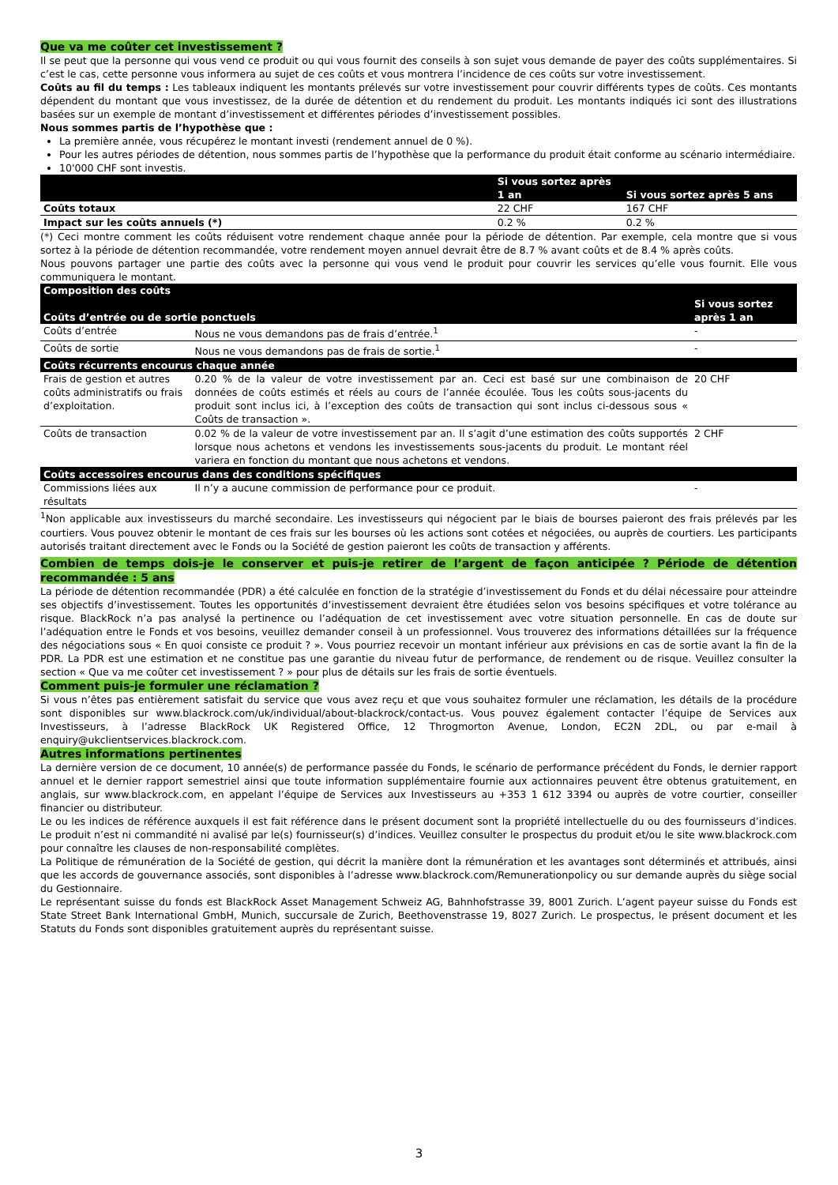Que va me coûter cet investissement ?
Il se peut que la personne qui vous vend ce produit ou qui vous fournit des conseils à son sujet vous demande de payer des coûts supplémentaires. Si c’est le cas, cette personne vous informera au sujet de ces coûts et vous montrera l’incidence de ces coûts sur votre investissement.
Coûts au fil du temps : Les tableaux indiquent les montants prélevés sur votre investissement pour couvrir différents types de coûts. Ces montants dépendent du montant que vous investissez, de la durée de détention et du rendement du produit. Les montants indiqués ici sont des illustrations basées sur un exemple de montant d’investissement et différentes périodes d’investissement possibles.
Nous sommes partis de l’hypothèse que :
La première année, vous récupérez le montant investi (rendement annuel de 0 %).
Pour les autres périodes de détention, nous sommes partis de l’hypothèse que la performance du produit était conforme au scénario intermédiaire.
10'000 CHF sont investis.
| | Si vous sortez après 1 an | Si vous sortez après 5 ans |
| --- | --- | --- |
| Coûts totaux | 22 CHF | 167 CHF |
| Impact sur les coûts annuels (*) | 0.2 % | 0.2 % |
(*) Ceci montre comment les coûts réduisent votre rendement chaque année pour la période de détention. Par exemple, cela montre que si vous sortez à la période de détention recommandée, votre rendement moyen annuel devrait être de 8.7 % avant coûts et de 8.4 % après coûts.
Nous pouvons partager une partie des coûts avec la personne qui vous vend le produit pour couvrir les services qu’elle vous fournit. Elle vous communiquera le montant.
| Composition des coûts Coûts d’entrée ou de sortie ponctuels | | Si vous sortez après 1 an |
| --- | --- | --- |
| Coûts d’entrée | Nous ne vous demandons pas de frais d’entrée.<sup>1</sup> | - |
| Coûts de sortie | Nous ne vous demandons pas de frais de sortie.<sup>1</sup> | - |
| Coûts récurrents encourus chaque année | | |
| Frais de gestion et autres coûts administratifs ou frais d’exploitation. | 0.20 % de la valeur de votre investissement par an. Ceci est basé sur une combinaison de données de coûts estimés et réels au cours de l’année écoulée. Tous les coûts sous-jacents du produit sont inclus ici, à l’exception des coûts de transaction qui sont inclus ci-dessous sous « Coûts de transaction ». | 20 CHF |
| Coûts de transaction | 0.02 % de la valeur de votre investissement par an. Il s’agit d’une estimation des coûts supportés lorsque nous achetons et vendons les investissements sous-jacents du produit. Le montant réel variera en fonction du montant que nous achetons et vendons. | 2 CHF |
| Coûts accessoires encourus dans des conditions spécifiques | | |
| Commissions liées aux résultats | Il n’y a aucune commission de performance pour ce produit. | - |
<sup>1</sup> Non applicable aux investisseurs du marché secondaire. Les investisseurs qui négocient par le biais de bourses paieront des frais prélevés par les courtiers. Vous pouvez obtenir le montant de ces frais sur les bourses où les actions sont cotées et négociées, ou auprès de courtiers. Les participants autorisés traitant directement avec le Fonds ou la Société de gestion paieront les coûts de transaction y afférents.
Combien de temps dois-je le conserver et puis-je retirer de l’argent de façon anticipée ? Période de détention recommandée : 5 ans
La période de détention recommandée (PDR) a été calculée en fonction de la stratégie d’investissement du Fonds et du délai nécessaire pour atteindre ses objectifs d’investissement. Toutes les opportunités d’investissement devraient être étudiées selon vos besoins spécifiques et votre tolérance au risque. BlackRock n’a pas analysé la pertinence ou l’adéquation de cet investissement avec votre situation personnelle. En cas de doute sur l’adéquation entre le Fonds et vos besoins, veuillez demander conseil à un professionnel. Vous trouverez des informations détaillées sur la fréquence des négociations sous « En quoi consiste ce produit ? ». Vous pourriez recevoir un montant inférieur aux prévisions en cas de sortie avant la fin de la PDR. La PDR est une estimation et ne constitue pas une garantie du niveau futur de performance, de rendement ou de risque. Veuillez consulter la section « Que va me coûter cet investissement ? » pour plus de détails sur les frais de sortie éventuels.
Comment puis-je formuler une réclamation ?
Si vous n’êtes pas entièrement satisfait du service que vous avez reçu et que vous souhaitez formuler une réclamation, les détails de la procédure sont disponibles sur www.blackrock.com/uk/individual/about-blackrock/contact-us. Vous pouvez également contacter l’équipe de Services aux Investisseurs, à l’adresse BlackRock UK Registered Office, 12 Throgmorton Avenue, London, EC2N 2DL, ou par e-mail à enquiry@ukclientservices.blackrock.com.
Autres informations pertinentes
La dernière version de ce document, 10 année(s) de performance passée du Fonds, le scénario de performance précédent du Fonds, le dernier rapport annuel et le dernier rapport semestriel ainsi que toute information supplémentaire fournie aux actionnaires peuvent être obtenus gratuitement, en anglais, sur www.blackrock.com, en appelant l’équipe de Services aux Investisseurs au +353 1 612 3394 ou auprès de votre courtier, conseiller financier ou distributeur.
Le ou les indices de référence auxquels il est fait référence dans le présent document sont la propriété intellectuelle du ou des fournisseurs d’indices. Le produit n’est ni commandité ni avalisé par le(s) fournisseur(s) d’indices. Veuillez consulter le prospectus du produit et/ou le site www.blackrock.com pour connaître les clauses de non-responsabilité complètes.
La Politique de rémunération de la Société de gestion, qui décrit la manière dont la rémunération et les avantages sont déterminés et attribués, ainsi que les accords de gouvernance associés, sont disponibles à l’adresse www.blackrock.com/Remunerationpolicy ou sur demande auprès du siège social du Gestionnaire.
Le représentant suisse du fonds est BlackRock Asset Management Schweiz AG, Bahnhofstrasse 39, 8001 Zurich. L’agent payeur suisse du Fonds est State Street Bank International GmbH, Munich, succursale de Zurich, Beethovenstrasse 19, 8027 Zurich. Le prospectus, le présent document et les Statuts du Fonds sont disponibles gratuitement auprès du représentant suisse.
3